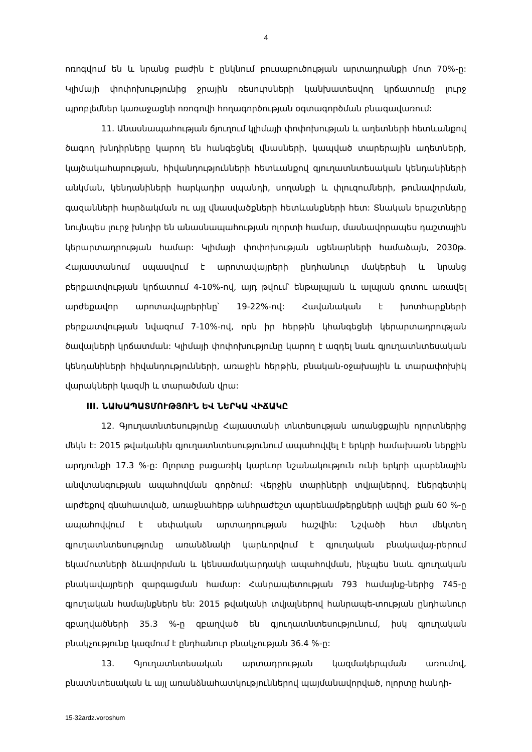4
ոռոգվում են և նրանց բաժին է ընկնում բուսաբուծության արտադրանքի մոտ 70%-ը: Կլիմայի փոփոխությունից ջրային ռեսուրսների կանխատեսվող կրճատումը լուրջ պրոբլեմներ կառաջացնի ոռոգովի հողագործության օգտագործման բնագավառում:
11. Անասնապահության ճյուղում կլիմայի փոփոխության և աղետների հետևանքով ծագող խնդիրները կարող են հանգեցնել վնասների, կապված տարերային աղետների, կայծակահարության, հիվանդությունների հետևանքով գյուղատնտեսական կենդանիների անկման, կենդանիների հարկադիր սպանդի, սողանքի և փլուզումների, թունավորման, գազանների հարձակման ու այլ վնասվածքների հետևանքների հետ: Տնական երաշտները նույնպես լուրջ խնդիր են անասնապահության ոլորտի համար, մասնավորապես դաշտային կերարտադրության համար: Կլիմայի փոփոխության սցենարների համաձայն, 2030թ. Հայաստանում սպասվում է արոտավայրերի ընդհանուր մակերեսի և նրանց բերքատվության կրճատում 4-10%-ով, այդ թվում՝ ենթալպյան և ալպյան գոտու առավել արժեքավոր արոտավայրերինը՝ 19-22%-ով: Հավանական է խոտհարքների բերքատվության նվազում 7-10%-ով, որն իր հերթին կհանգեցնի կերարտադրության ծավալների կրճատման: Կլիմայի փոփոխությունը կարող է ազդել նաև գյուղատնտեսական կենդանիների հիվանդությունների, առաջին հերթին, բնական-օջախային և տարափոխիկ վարակների կազմի և տարածման վրա:
III. ՆԱԽԱՊԱՏՄՈՒԹՅՈՒՆ ԵՎ ՆԵՐԿԱ ՎԻՃԱԿԸ
12. Գյուղատնտեսությունը Հայաստանի տնտեսության առանցքային ոլորտներից մեկն է: 2015 թվականին գյուղատնտեսությունում ապահովվել է երկրի համախառն ներքին արդյունքի 17.3 %-ը: Ոլորտը բացառիկ կարևոր նշանակություն ունի երկրի պարենային անվտանգության ապահովման գործում: Վերջին տարիների տվյալներով, էներգետիկ արժեքով գնահատված, առաջնահերթ անհրաժեշտ պարենամթերքների ավելի քան 60 %-ը ապահովվում է սեփական արտադրության հաշվին: Նշվածի հետ մեկտեղ գյուղատնտեսությունը առանձնակի կարևորվում է գյուղական բնակավայ-րերում եկամուտների ձևավորման և կենսամակարդակի ապահովման, ինչպես նաև գյուղական բնակավայրերի զարգացման համար: Հանրապետության 793 համայնք-ներից 745-ը գյուղական համայնքներն են: 2015 թվականի տվյալներով հանրապե-տության ընդհանուր զբաղվածների 35.3 %-ը զբաղված են գյուղատնտեսությունում, իսկ գյուղական բնակչությունը կազմում է ընդհանուր բնակչության 36.4 %-ը:
13. Գյուղատնտեսական արտադրության կազմակերպման առումով, բնատնտեսական և այլ առանձնահատկություններով պայմանավորված, ոլորտը հանդի-
15-32ardz.voroshum